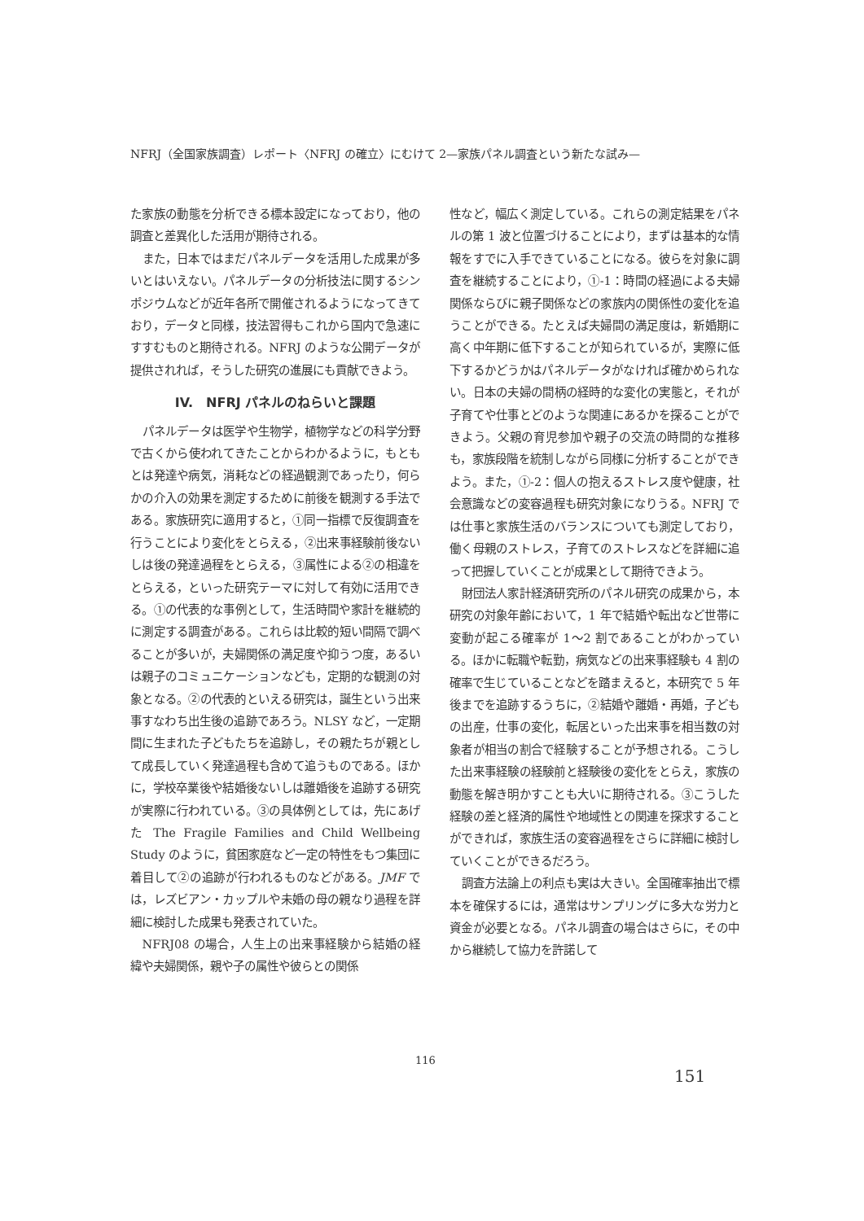NFRJ（全国家族調査）レポート〈NFRJ の確立〉にむけて 2—家族パネル調査という新たな試み—
た家族の動態を分析できる標本設定になっており，他の調査と差異化した活用が期待される。
また，日本ではまだパネルデータを活用した成果が多いとはいえない。パネルデータの分析技法に関するシンポジウムなどが近年各所で開催されるようになってきており，データと同様，技法習得もこれから国内で急速にすすむものと期待される。NFRJ のような公開データが提供されれば，そうした研究の進展にも貢献できよう。
IV.　NFRJ パネルのねらいと課題
パネルデータは医学や生物学，植物学などの科学分野で古くから使われてきたことからわかるように，もともとは発達や病気，消耗などの経過観測であったり，何らかの介入の効果を測定するために前後を観測する手法である。家族研究に適用すると，①同一指標で反復調査を行うことにより変化をとらえる，②出来事経験前後ないしは後の発達過程をとらえる，③属性による②の相違をとらえる，といった研究テーマに対して有効に活用できる。①の代表的な事例として，生活時間や家計を継続的に測定する調査がある。これらは比較的短い間隔で調べることが多いが，夫婦関係の満足度や抑うつ度，あるいは親子のコミュニケーションなども，定期的な観測の対象となる。②の代表的といえる研究は，誕生という出来事すなわち出生後の追跡であろう。NLSY など，一定期間に生まれた子どもたちを追跡し，その親たちが親として成長していく発達過程も含めて追うものである。ほかに，学校卒業後や結婚後ないしは離婚後を追跡する研究が実際に行われている。③の具体例としては，先にあげた The Fragile Families and Child Wellbeing Study のように，貧困家庭など一定の特性をもつ集団に着目して②の追跡が行われるものなどがある。JMF では，レズビアン・カップルや未婚の母の親なり過程を詳細に検討した成果も発表されていた。
NFRJ08 の場合，人生上の出来事経験から結婚の経緯や夫婦関係，親や子の属性や彼らとの関係
性など，幅広く測定している。これらの測定結果をパネルの第 1 波と位置づけることにより，まずは基本的な情報をすでに入手できていることになる。彼らを対象に調査を継続することにより，①-1：時間の経過による夫婦関係ならびに親子関係などの家族内の関係性の変化を追うことができる。たとえば夫婦間の満足度は，新婚期に高く中年期に低下することが知られているが，実際に低下するかどうかはパネルデータがなければ確かめられない。日本の夫婦の間柄の経時的な変化の実態と，それが子育てや仕事とどのような関連にあるかを探ることができよう。父親の育児参加や親子の交流の時間的な推移も，家族段階を統制しながら同様に分析することができよう。また，①-2：個人の抱えるストレス度や健康，社会意識などの変容過程も研究対象になりうる。NFRJ では仕事と家族生活のバランスについても測定しており，働く母親のストレス，子育てのストレスなどを詳細に追って把握していくことが成果として期待できよう。
財団法人家計経済研究所のパネル研究の成果から，本研究の対象年齢において，1 年で結婚や転出など世帯に変動が起こる確率が 1〜2 割であることがわかっている。ほかに転職や転勤，病気などの出来事経験も 4 割の確率で生じていることなどを踏まえると，本研究で 5 年後までを追跡するうちに，②結婚や離婚・再婚，子どもの出産，仕事の変化，転居といった出来事を相当数の対象者が相当の割合で経験することが予想される。こうした出来事経験の経験前と経験後の変化をとらえ，家族の動態を解き明かすことも大いに期待される。③こうした経験の差と経済的属性や地域性との関連を探求することができれば，家族生活の変容過程をさらに詳細に検討していくことができるだろう。
調査方法論上の利点も実は大きい。全国確率抽出で標本を確保するには，通常はサンプリングに多大な労力と資金が必要となる。パネル調査の場合はさらに，その中から継続して協力を許諾して
116
151